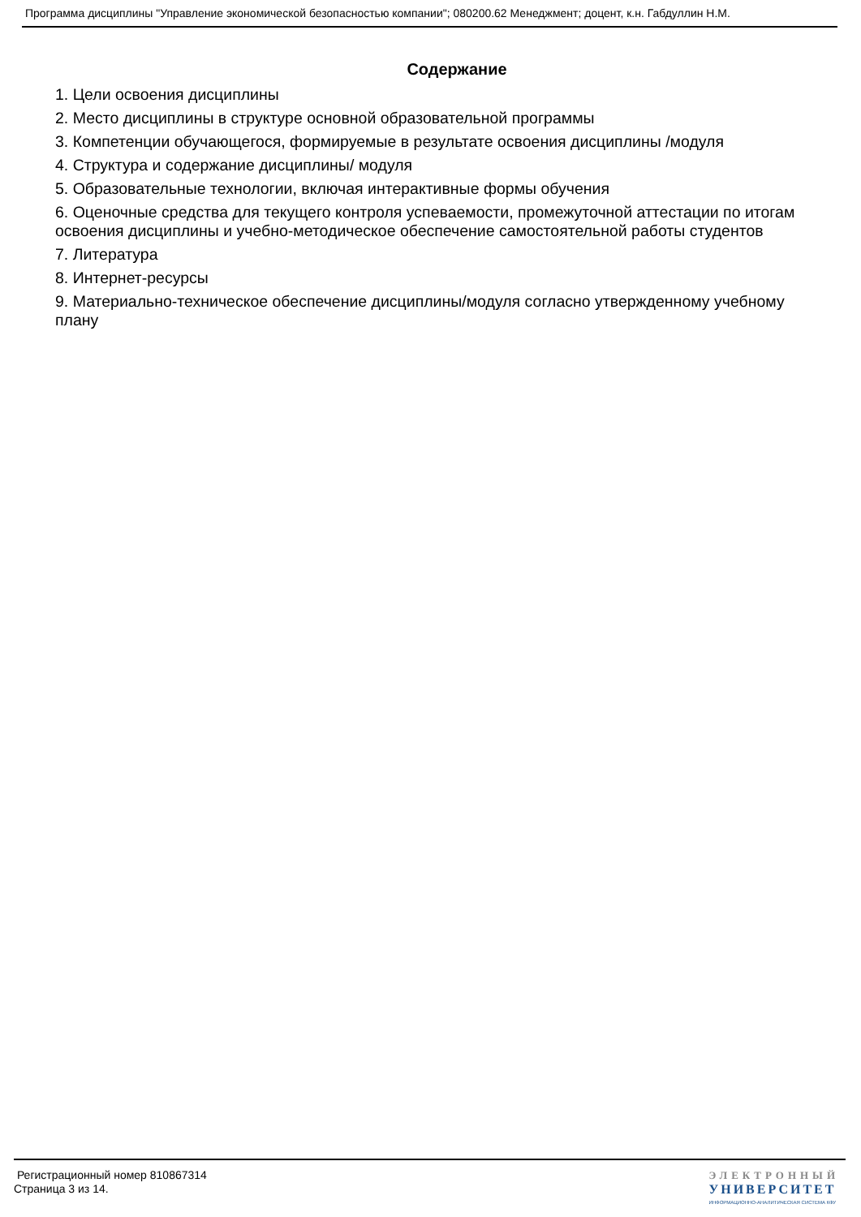Программа дисциплины "Управление экономической безопасностью компании"; 080200.62 Менеджмент; доцент, к.н. Габдуллин Н.М.
Содержание
1. Цели освоения дисциплины
2. Место дисциплины в структуре основной образовательной программы
3. Компетенции обучающегося, формируемые в результате освоения дисциплины /модуля
4. Структура и содержание дисциплины/ модуля
5. Образовательные технологии, включая интерактивные формы обучения
6. Оценочные средства для текущего контроля успеваемости, промежуточной аттестации по итогам освоения дисциплины и учебно-методическое обеспечение самостоятельной работы студентов
7. Литература
8. Интернет-ресурсы
9. Материально-техническое обеспечение дисциплины/модуля согласно утвержденному учебному плану
Регистрационный номер 810867314
Страница 3 из 14.
ЭЛЕКТРОННЫЙ
УНИВЕРСИТЕТ
ИНФОРМАЦИОННО-АНАЛИТИЧЕСКАЯ СИСТЕМА КФУ